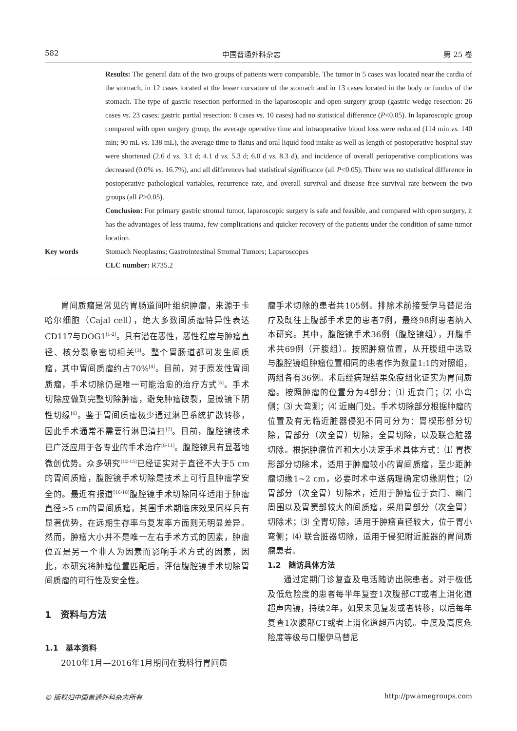582 中国普通外科杂志 第 25 卷
Results: The general data of the two groups of patients were comparable. The tumor in 5 cases was located near the cardia of the stomach, in 12 cases located at the lesser curvature of the stomach and in 13 cases located in the body or fundus of the stomach. The type of gastric resection performed in the laparoscopic and open surgery group (gastric wedge resection: 26 cases vs. 23 cases; gastric partial resection: 8 cases vs. 10 cases) had no statistical difference (P<0.05). In laparoscopic group compared with open surgery group, the average operative time and intraoperative blood loss were reduced (114 min vs. 140 min; 90 mL vs. 138 mL), the average time to flatus and oral liquid food intake as well as length of postoperative hospital stay were shortened (2.6 d vs. 3.1 d; 4.1 d vs. 5.3 d; 6.0 d vs. 8.3 d), and incidence of overall perioperative complications was decreased (0.0% vs. 16.7%), and all differences had statistical significance (all P<0.05). There was no statistical difference in postoperative pathological variables, recurrence rate, and overall survival and disease free survival rate between the two groups (all P>0.05).
Conclusion: For primary gastric stromal tumor, laparoscopic surgery is safe and feasible, and compared with open surgery, it has the advantages of less trauma, few complications and quicker recovery of the patients under the condition of same tumor location.
Key words Stomach Neoplasms; Gastrointestinal Stromal Tumors; Laparoscopes
CLC number: R735.2
胃间质瘤是常见的胃肠道间叶组织肿瘤，来源于卡哈尔细胞（Cajal cell），绝大多数间质瘤特异性表达CD117与DOG1<sup>[1-2]</sup>。具有潜在恶性，恶性程度与肿瘤直径、核分裂象密切相关<sup>[3]</sup>。整个胃肠道都可发生间质瘤，其中胃间质瘤约占70%<sup>[4]</sup>。目前，对于原发性胃间质瘤，手术切除仍是唯一可能治愈的治疗方式<sup>[5]</sup>。手术切除应做到完整切除肿瘤，避免肿瘤破裂，显微镜下阴性切缘<sup>[6]</sup>。鉴于胃间质瘤极少通过淋巴系统扩散转移，因此手术通常不需要行淋巴清扫<sup>[7]</sup>。目前，腹腔镜技术已广泛应用于各专业的手术治疗<sup>[8-11]</sup>。腹腔镜具有显著地微创优势。众多研究<sup>[12-15]</sup>已经证实对于直径不大于5 cm的胃间质瘤，腹腔镜手术切除是技术上可行且肿瘤学安全的。最近有报道<sup>[16-18]</sup>腹腔镜手术切除同样适用于肿瘤直径>5 cm的胃间质瘤，其围手术期临床效果同样具有显著优势，在远期生存率与复发率方面则无明显差异。然而，肿瘤大小并不是唯一左右手术方式的因素，肿瘤位置是另一个非人为因素而影响手术方式的因素，因此，本研究将肿瘤位置匹配后，评估腹腔镜手术切除胃间质瘤的可行性及安全性。
1　资料与方法
1.1　基本资料
2010年1月—2016年1月期间在我科行胃间质
瘤手术切除的患者共105例。排除术前接受伊马替尼治疗及既往上腹部手术史的患者7例，最终98例患者纳入本研究。其中，腹腔镜手术36例（腹腔镜组），开腹手术共69例（开腹组）。按照肿瘤位置，从开腹组中选取与腹腔镜组肿瘤位置相同的患者作为数量1:1的对照组，两组各有36例。术后经病理结果免疫组化证实为胃间质瘤。按照肿瘤的位置分为4部分：⑴ 近贲门；⑵ 小弯侧；⑶ 大弯测；⑷ 近幽门处。手术切除部分根据肿瘤的位置及有无临近脏器侵犯不同可分为：胃楔形部分切除，胃部分（次全胃）切除，全胃切除，以及联合脏器切除。根据肿瘤位置和大小决定手术具体方式：⑴ 胃楔形部分切除术，适用于肿瘤较小的胃间质瘤，至少距肿瘤切缘1~2 cm，必要时术中送病理确定切缘阴性；⑵ 胃部分（次全胃）切除术，适用于肿瘤位于贲门、幽门周围以及胃窦部较大的间质瘤，采用胃部分（次全胃）切除术；⑶ 全胃切除，适用于肿瘤直径较大，位于胃小弯侧；⑷ 联合脏器切除，适用于侵犯附近脏器的胃间质瘤患者。
1.2　随访具体方法
通过定期门诊复查及电话随访出院患者。对于极低及低危险度的患者每半年复查1次腹部CT或者上消化道超声内镜，持续2年，如果未见复发或者转移，以后每年复查1次腹部CT或者上消化道超声内镜。中度及高度危险度等级与口服伊马替尼
© 版权归中国普通外科杂志所有 http://pw.amegroups.com